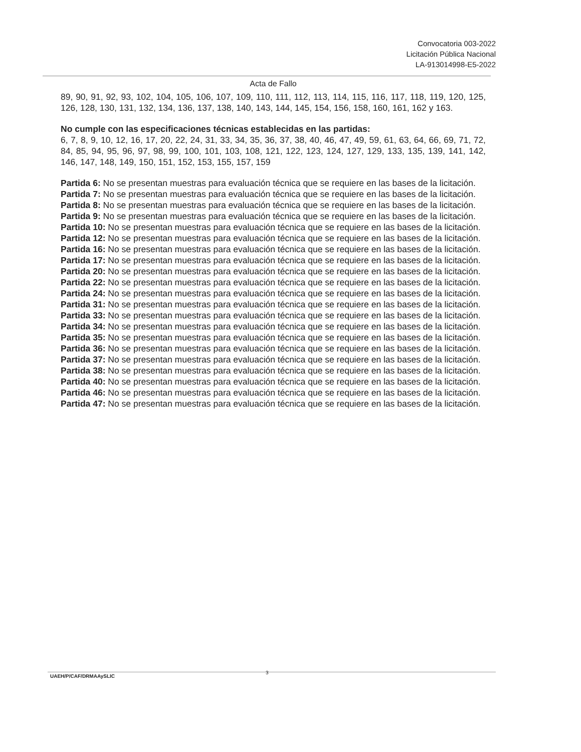Convocatoria 003-2022
Licitación Pública Nacional
LA-913014998-E5-2022
Acta de Fallo
89, 90, 91, 92, 93, 102, 104, 105, 106, 107, 109, 110, 111, 112, 113, 114, 115, 116, 117, 118, 119, 120, 125, 126, 128, 130, 131, 132, 134, 136, 137, 138, 140, 143, 144, 145, 154, 156, 158, 160, 161, 162 y 163.
No cumple con las especificaciones técnicas establecidas en las partidas:
6, 7, 8, 9, 10, 12, 16, 17, 20, 22, 24, 31, 33, 34, 35, 36, 37, 38, 40, 46, 47, 49, 59, 61, 63, 64, 66, 69, 71, 72, 84, 85, 94, 95, 96, 97, 98, 99, 100, 101, 103, 108, 121, 122, 123, 124, 127, 129, 133, 135, 139, 141, 142, 146, 147, 148, 149, 150, 151, 152, 153, 155, 157, 159
Partida 6: No se presentan muestras para evaluación técnica que se requiere en las bases de la licitación.
Partida 7: No se presentan muestras para evaluación técnica que se requiere en las bases de la licitación.
Partida 8: No se presentan muestras para evaluación técnica que se requiere en las bases de la licitación.
Partida 9: No se presentan muestras para evaluación técnica que se requiere en las bases de la licitación.
Partida 10: No se presentan muestras para evaluación técnica que se requiere en las bases de la licitación.
Partida 12: No se presentan muestras para evaluación técnica que se requiere en las bases de la licitación.
Partida 16: No se presentan muestras para evaluación técnica que se requiere en las bases de la licitación.
Partida 17: No se presentan muestras para evaluación técnica que se requiere en las bases de la licitación.
Partida 20: No se presentan muestras para evaluación técnica que se requiere en las bases de la licitación.
Partida 22: No se presentan muestras para evaluación técnica que se requiere en las bases de la licitación.
Partida 24: No se presentan muestras para evaluación técnica que se requiere en las bases de la licitación.
Partida 31: No se presentan muestras para evaluación técnica que se requiere en las bases de la licitación.
Partida 33: No se presentan muestras para evaluación técnica que se requiere en las bases de la licitación.
Partida 34: No se presentan muestras para evaluación técnica que se requiere en las bases de la licitación.
Partida 35: No se presentan muestras para evaluación técnica que se requiere en las bases de la licitación.
Partida 36: No se presentan muestras para evaluación técnica que se requiere en las bases de la licitación.
Partida 37: No se presentan muestras para evaluación técnica que se requiere en las bases de la licitación.
Partida 38: No se presentan muestras para evaluación técnica que se requiere en las bases de la licitación.
Partida 40: No se presentan muestras para evaluación técnica que se requiere en las bases de la licitación.
Partida 46: No se presentan muestras para evaluación técnica que se requiere en las bases de la licitación.
Partida 47: No se presentan muestras para evaluación técnica que se requiere en las bases de la licitación.
3
UAEH/P/CAF/DRMAAySLIC